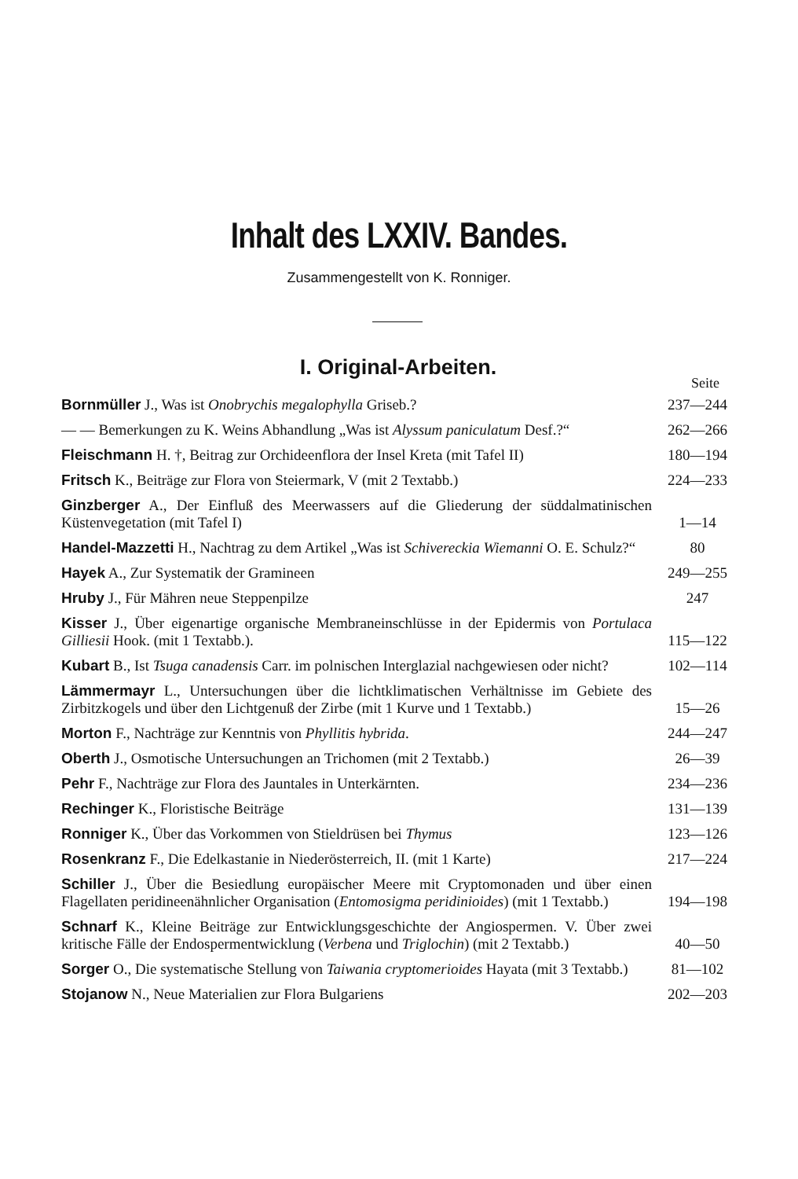Inhalt des LXXIV. Bandes.
Zusammengestellt von K. Ronniger.
I. Original-Arbeiten.
Seite
Bornmüller J., Was ist Onobrychis megalophylla Griseb.?
237—244
— — Bemerkungen zu K. Weins Abhandlung „Was ist Alyssum paniculatum Desf.?“
262—266
Fleischmann H. †, Beitrag zur Orchideenflora der Insel Kreta (mit Tafel II)
180—194
Fritsch K., Beiträge zur Flora von Steiermark, V (mit 2 Textabb.)
224—233
Ginzberger A., Der Einfluß des Meerwassers auf die Gliederung der süddalmatinischen Küstenvegetation (mit Tafel I)
1—14
Handel-Mazzetti H., Nachtrag zu dem Artikel „Was ist Schivereckia Wiemanni O. E. Schulz?“
80
Hayek A., Zur Systematik der Gramineen
249—255
Hruby J., Für Mähren neue Steppenpilze
247
Kisser J., Über eigenartige organische Membraneinschlüsse in der Epidermis von Portulaca Gilliesii Hook. (mit 1 Textabb.).
115—122
Kubart B., Ist Tsuga canadensis Carr. im polnischen Interglazial nachgewiesen oder nicht?
102—114
Lämmermayr L., Untersuchungen über die lichtklimatischen Verhältnisse im Gebiete des Zirbitzkogels und über den Lichtgenuß der Zirbe (mit 1 Kurve und 1 Textabb.)
15—26
Morton F., Nachträge zur Kenntnis von Phyllitis hybrida.
244—247
Oberth J., Osmotische Untersuchungen an Trichomen (mit 2 Textabb.)
26—39
Pehr F., Nachträge zur Flora des Jauntales in Unterkärnten.
234—236
Rechinger K., Floristische Beiträge
131—139
Ronniger K., Über das Vorkommen von Stieldrüsen bei Thymus
123—126
Rosenkranz F., Die Edelkastanie in Niederösterreich, II. (mit 1 Karte)
217—224
Schiller J., Über die Besiedlung europäischer Meere mit Cryptomonaden und über einen Flagellaten peridineenähnlicher Organisation (Entomosigma peridinioides) (mit 1 Textabb.)
194—198
Schnarf K., Kleine Beiträge zur Entwicklungsgeschichte der Angiospermen. V. Über zwei kritische Fälle der Endospermentwicklung (Verbena und Triglochin) (mit 2 Textabb.)
40—50
Sorger O., Die systematische Stellung von Taiwania cryptomerioides Hayata (mit 3 Textabb.)
81—102
Stojanow N., Neue Materialien zur Flora Bulgariens
202—203